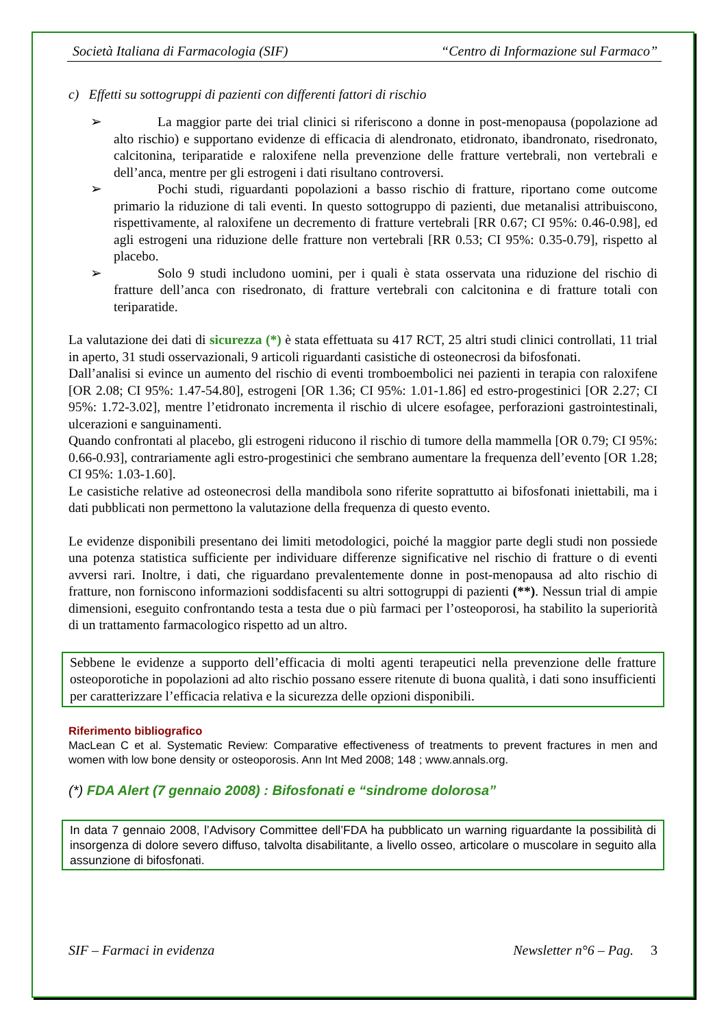Società Italiana di Farmacologia (SIF) “Centro di Informazione sul Farmaco”
c) Effetti su sottogruppi di pazienti con differenti fattori di rischio
➢ La maggior parte dei trial clinici si riferiscono a donne in post-menopausa (popolazione ad alto rischio) e supportano evidenze di efficacia di alendronato, etidronato, ibandronato, risedronato, calcitonina, teriparatide e raloxifene nella prevenzione delle fratture vertebrali, non vertebrali e dell’anca, mentre per gli estrogeni i dati risultano controversi.
➢ Pochi studi, riguardanti popolazioni a basso rischio di fratture, riportano come outcome primario la riduzione di tali eventi. In questo sottogruppo di pazienti, due metanalisi attribuiscono, rispettivamente, al raloxifene un decremento di fratture vertebrali [RR 0.67; CI 95%: 0.46-0.98], ed agli estrogeni una riduzione delle fratture non vertebrali [RR 0.53; CI 95%: 0.35-0.79], rispetto al placebo.
➢ Solo 9 studi includono uomini, per i quali è stata osservata una riduzione del rischio di fratture dell’anca con risedronato, di fratture vertebrali con calcitonina e di fratture totali con teriparatide.
La valutazione dei dati di sicurezza (*) è stata effettuata su 417 RCT, 25 altri studi clinici controllati, 11 trial in aperto, 31 studi osservazionali, 9 articoli riguardanti casistiche di osteonecrosi da bifosfonati.
Dall’analisi si evince un aumento del rischio di eventi tromboembolici nei pazienti in terapia con raloxifene [OR 2.08; CI 95%: 1.47-54.80], estrogeni [OR 1.36; CI 95%: 1.01-1.86] ed estro-progestinici [OR 2.27; CI 95%: 1.72-3.02], mentre l’etidronato incrementa il rischio di ulcere esofagee, perforazioni gastrointestinali, ulcerazioni e sanguinamenti.
Quando confrontati al placebo, gli estrogeni riducono il rischio di tumore della mammella [OR 0.79; CI 95%: 0.66-0.93], contrariamente agli estro-progestinici che sembrano aumentare la frequenza dell’evento [OR 1.28; CI 95%: 1.03-1.60].
Le casistiche relative ad osteonecrosi della mandibola sono riferite soprattutto ai bifosfonati iniettabili, ma i dati pubblicati non permettono la valutazione della frequenza di questo evento.
Le evidenze disponibili presentano dei limiti metodologici, poiché la maggior parte degli studi non possiede una potenza statistica sufficiente per individuare differenze significative nel rischio di fratture o di eventi avversi rari. Inoltre, i dati, che riguardano prevalentemente donne in post-menopausa ad alto rischio di fratture, non forniscono informazioni soddisfacenti su altri sottogruppi di pazienti (**). Nessun trial di ampie dimensioni, eseguito confrontando testa a testa due o più farmaci per l’osteoporosi, ha stabilito la superiorità di un trattamento farmacologico rispetto ad un altro.
Sebbene le evidenze a supporto dell’efficacia di molti agenti terapeutici nella prevenzione delle fratture osteoporotiche in popolazioni ad alto rischio possano essere ritenute di buona qualità, i dati sono insufficienti per caratterizzare l’efficacia relativa e la sicurezza delle opzioni disponibili.
Riferimento bibliografico
MacLean C et al. Systematic Review: Comparative effectiveness of treatments to prevent fractures in men and women with low bone density or osteoporosis. Ann Int Med 2008; 148 ; www.annals.org.
(*) FDA Alert (7 gennaio 2008) : Bifosfonati e “sindrome dolorosa”
In data 7 gennaio 2008, l’Advisory Committee dell’FDA ha pubblicato un warning riguardante la possibilità di insorgenza di dolore severo diffuso, talvolta disabilitante, a livello osseo, articolare o muscolare in seguito alla assunzione di bifosfonati.
SIF – Farmaci in evidenza Newsletter n°6 – Pag. 3